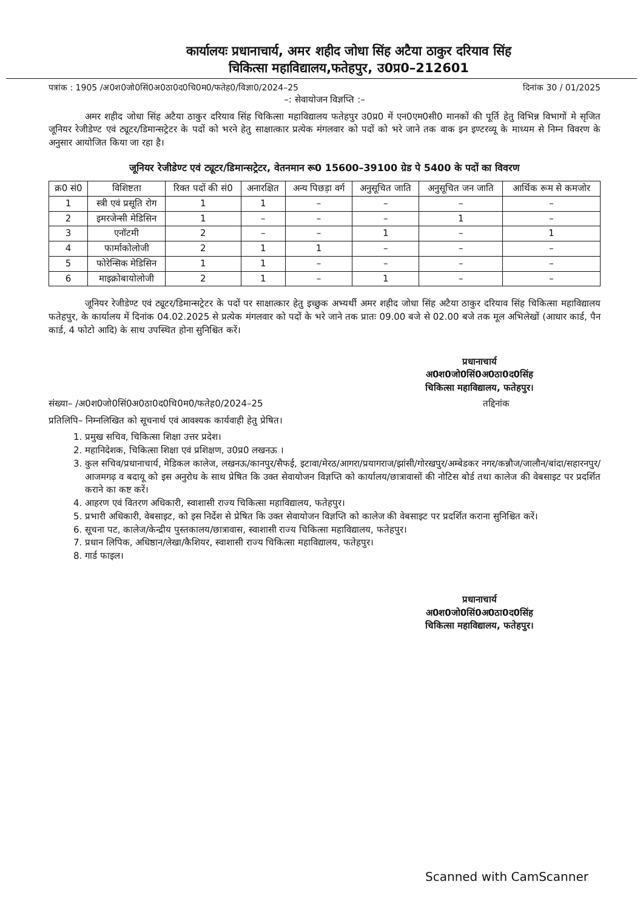कार्यालयः प्रधानाचार्य, अमर शहीद जोधा सिंह अटैया ठाकुर दरियाव सिंह
चिकित्सा महाविद्यालय,फतेहपुर, उ0प्र0–212601
पत्रांक : 1905 /अ0श0जो0सिं0अ0ठा0द0चि0म0/फतेह0/विज्ञा0/2024–25 दिनांक 30 / 01/2025
–: सेवायोजन विज्ञप्ति :–
अमर शहीद जोधा सिंह अटैया ठाकुर दरियाव सिंह चिकित्सा महाविद्यालय फतेहपुर उ0प्र0 में एन0एम0सी0 मानकों की पूर्ति हेतु विभिन्न विभागों मे सृजित जूनियर रेजीडेण्ट एवं ट्यूटर/डिमान्सट्रेटर के पदों को भरने हेतु साक्षात्कार प्रत्येक मंगलवार को पदों को भरे जाने तक वाक इन इण्टरव्यू के माध्यम से निम्न विवरण के अनुसार आयोजित किया जा रहा है।
जूनियर रेजीडेण्ट एवं ट्यूटर/डिमान्सट्रेटर, वेतनमान रू0 15600–39100 ग्रेड पे 5400 के पदों का विवरण
| क्र0 सं0 | विशिष्टता | रिक्त पदों की सं0 | अनारक्षित | अन्य पिछड़ा वर्ग | अनुसूचित जाति | अनुसूचित जन जाति | आर्थिक रूम से कमजोर |
| --- | --- | --- | --- | --- | --- | --- | --- |
| 1 | स्त्री एवं प्रसूति रोग | 1 | 1 | – | – | – | – |
| 2 | इमरजेन्सी मेडिसिन | 1 | – | – | – | 1 | – |
| 3 | एनॉटमी | 2 | – | – | 1 | – | 1 |
| 4 | फार्माकोलोजी | 2 | 1 | 1 | – | – | – |
| 5 | फोरेन्सिक मेडिसिन | 1 | 1 | – | – | – | – |
| 6 | माइक्रोबायोलोजी | 2 | 1 | – | 1 | – | – |
जूनियर रेजीडेण्ट एवं ट्यूटर/डिमान्सट्रेटर के पदों पर साक्षात्कार हेतु इच्छुक अभ्यर्थी अमर शहीद जोधा सिंह अटैया ठाकुर दरियाव सिंह चिकित्सा महाविद्यालय फतेहपुर, के कार्यालय में दिनांक 04.02.2025 से प्रत्येक मंगलवार को पदों के भरे जाने तक प्रातः 09.00 बजे से 02.00 बजे तक मूल अभिलेखों (आधार कार्ड, पैन कार्ड, 4 फोटो आदि) के साथ उपस्थित होना सुनिश्चित करें।
प्रधानाचार्य
अ0श0जो0सिं0अ0ठा0द0सिंह
चिकित्सा महाविद्यालय, फतेहपुर।
संख्या– /अ0श0जो0सिं0अ0ठा0द0चि0म0/फतेह0/2024–25 तद्दिनांक
प्रतिलिपि– निम्नलिखित को सूचनार्थ एवं आवश्यक कार्यवाही हेतु प्रेषित।
1. प्रमुख सचिव, चिकित्सा शिक्षा उत्तर प्रदेश।
2. महानिदेशक, चिकित्सा शिक्षा एवं प्रशिक्षण, उ0प्र0 लखनऊ ।
3. कुल सचिव/प्रधानाचार्य, मेडिकल कालेज, लखनऊ/कानपुर/सैफई, इटावा/मेरठ/आगरा/प्रयागराज/झांसी/गोरखपुर/अम्बेडकर नगर/कन्नौज/जालौन/बांदा/सहारनपुर/ आजमगढ़ व बदायू को इस अनुरोध के साथ प्रेषित कि उक्त सेवायोजन विज्ञप्ति को कार्यालय/छात्रावासों की नोटिस बोर्ड तथा कालेज की वेबसाइट पर प्रदर्शित कराने का कष्ट करें।
4. आहरण एवं वितरण अधिकारी, स्वाशासी राज्य चिकित्सा महाविद्यालय, फतेहपुर।
5. प्रभारी अधिकारी, वेबसाइट, को इस निर्देश से प्रेषित कि उक्त सेवायोजन विज्ञप्ति को कालेज की वेबसाइट पर प्रदर्शित कराना सुनिश्चित करें।
6. सूचना पट, कालेज/केन्द्रीय पुस्तकालय/छात्रावास, स्वाशासी राज्य चिकित्सा महाविद्यालय, फतेहपुर।
7. प्रधान लिपिक, अधिष्ठान/लेखा/कैशियर, स्वाशासी राज्य चिकित्सा महाविद्यालय, फतेहपुर।
8. गार्ड फाइल।
प्रधानाचार्य
अ0श0जो0सिं0अ0ठा0द0सिंह
चिकित्सा महाविद्यालय, फतेहपुर।
Scanned with CamScanner